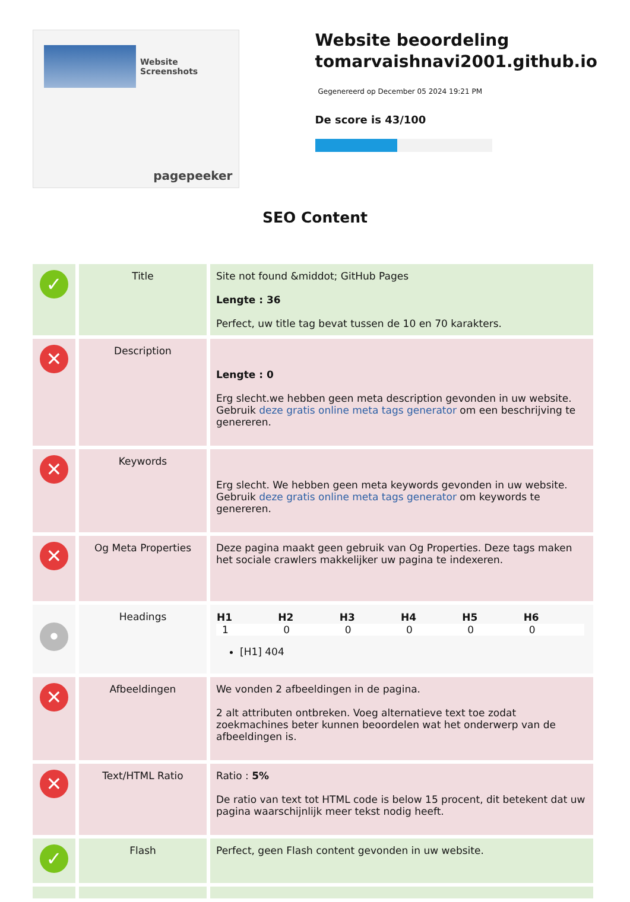Website Screenshots
pagepeeker
Website beoordeling tomarvaishnavi2001.github.io
Gegenereerd op December 05 2024 19:21 PM
De score is 43/100
SEO Content
| ✓ | Title | Site not found &middot; GitHub Pages Lengte : 36 Perfect, uw title tag bevat tussen de 10 en 70 karakters. |
| ✕ | Description | Lengte : 0 Erg slecht.we hebben geen meta description gevonden in uw website. Gebruik deze gratis online meta tags generator om een beschrijving te genereren. |
| ✕ | Keywords | Erg slecht. We hebben geen meta keywords gevonden in uw website. Gebruik deze gratis online meta tags generator om keywords te genereren. |
| ✕ | Og Meta Properties | Deze pagina maakt geen gebruik van Og Properties. Deze tags maken het sociale crawlers makkelijker uw pagina te indexeren. |
| • | Headings | / H1 / H2 / H3 / H4 / H5 / H6 / / --- / --- / --- / --- / --- / --- / / 1 / 0 / 0 / 0 / 0 / 0 / [H1] 404 |
| ✕ | Afbeeldingen | We vonden 2 afbeeldingen in de pagina. 2 alt attributen ontbreken. Voeg alternatieve text toe zodat zoekmachines beter kunnen beoordelen wat het onderwerp van de afbeeldingen is. |
| ✕ | Text/HTML Ratio | Ratio : 5% De ratio van text tot HTML code is below 15 procent, dit betekent dat uw pagina waarschijnlijk meer tekst nodig heeft. |
| ✓ | Flash | Perfect, geen Flash content gevonden in uw website. |